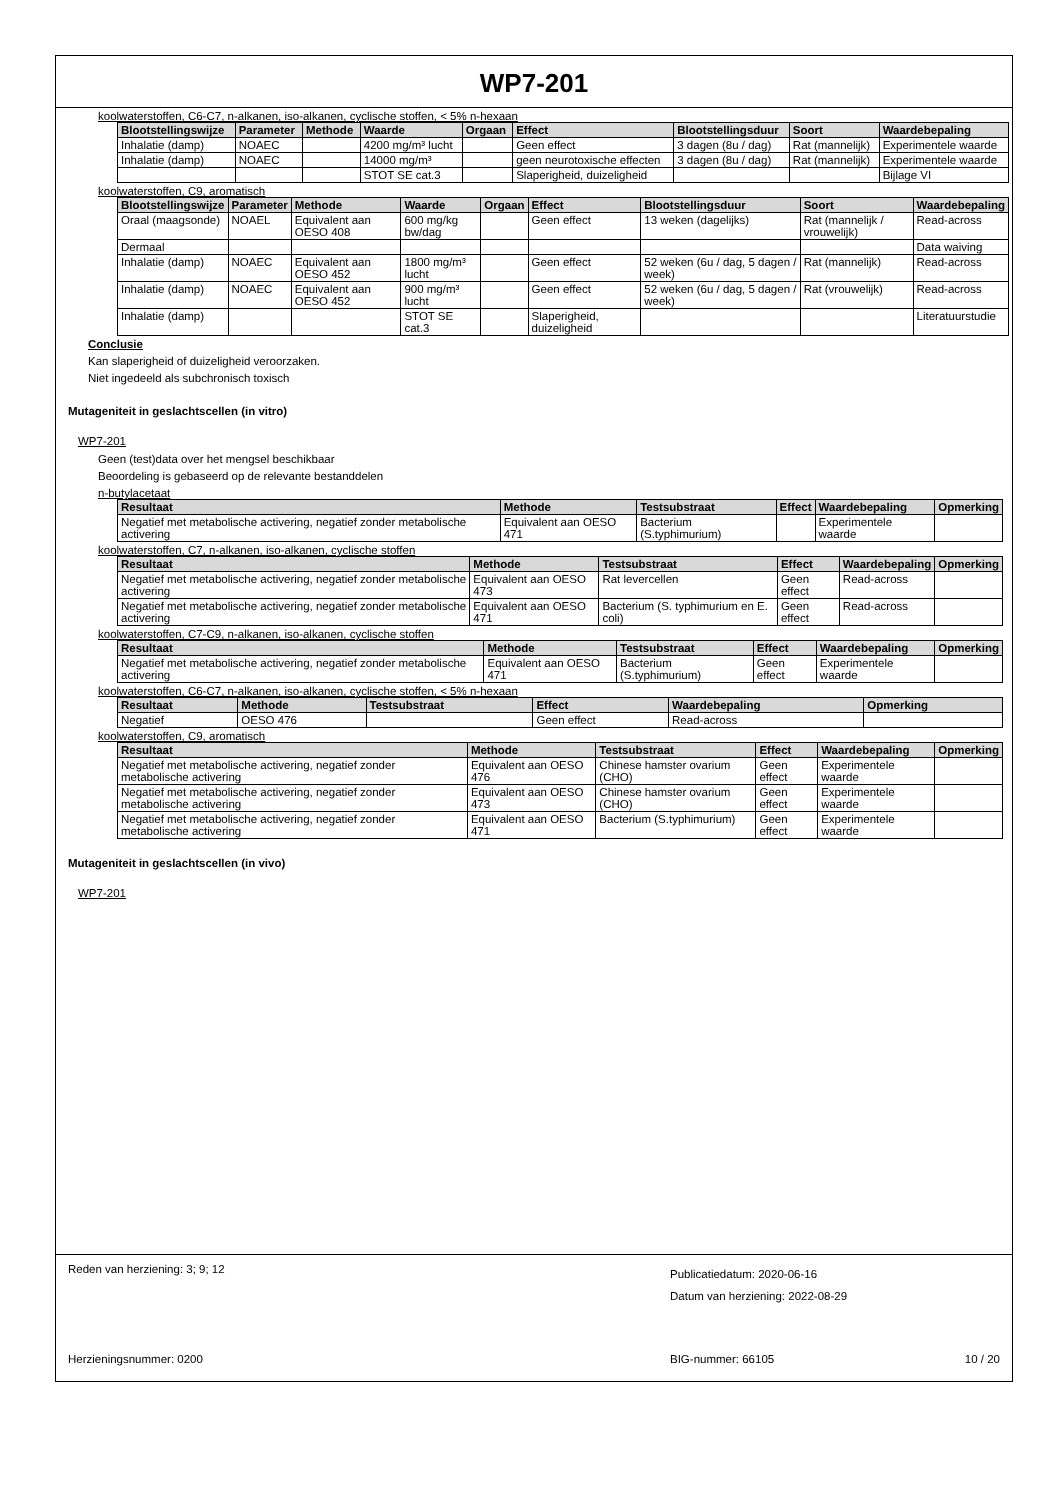WP7-201
koolwaterstoffen, C6-C7, n-alkanen, iso-alkanen, cyclische stoffen, < 5% n-hexaan
| Blootstellingswijze | Parameter | Methode | Waarde | Orgaan | Effect | Blootstellingsduur | Soort | Waardebepaling |
| --- | --- | --- | --- | --- | --- | --- | --- | --- |
| Inhalatie (damp) | NOAEC | | 4200 mg/m³ lucht | | Geen effect | 3 dagen (8u / dag) | Rat (mannelijk) | Experimentele waarde |
| Inhalatie (damp) | NOAEC | | 14000 mg/m³ | | geen neurotoxische effecten | 3 dagen (8u / dag) | Rat (mannelijk) | Experimentele waarde |
| | | | STOT SE cat.3 | | Slaperigheid, duizeligheid | | | Bijlage VI |
koolwaterstoffen, C9, aromatisch
| Blootstellingswijze | Parameter | Methode | Waarde | Orgaan | Effect | Blootstellingsduur | Soort | Waardebepaling |
| --- | --- | --- | --- | --- | --- | --- | --- | --- |
| Oraal (maagsonde) | NOAEL | Equivalent aan OESO 408 | 600 mg/kg bw/dag | | Geen effect | 13 weken (dagelijks) | Rat (mannelijk / vrouwelijk) | Read-across |
| Dermaal | | | | | | | | Data waiving |
| Inhalatie (damp) | NOAEC | Equivalent aan OESO 452 | 1800 mg/m³ lucht | | Geen effect | 52 weken (6u / dag, 5 dagen / week) | Rat (mannelijk) | Read-across |
| Inhalatie (damp) | NOAEC | Equivalent aan OESO 452 | 900 mg/m³ lucht | | Geen effect | 52 weken (6u / dag, 5 dagen / week) | Rat (vrouwelijk) | Read-across |
| Inhalatie (damp) | | | STOT SE cat.3 | | Slaperigheid, duizeligheid | | | Literatuurstudie |
Conclusie
Kan slaperigheid of duizeligheid veroorzaken.
Niet ingedeeld als subchronisch toxisch
Mutageniteit in geslachtscellen (in vitro)
WP7-201
Geen (test)data over het mengsel beschikbaar
Beoordeling is gebaseerd op de relevante bestanddelen
n-butylacetaat
| Resultaat | Methode | Testsubstraat | Effect | Waardebepaling | Opmerking |
| --- | --- | --- | --- | --- | --- |
| Negatief met metabolische activering, negatief zonder metabolische activering | Equivalent aan OESO 471 | Bacterium (S.typhimurium) | | Experimentele waarde | |
koolwaterstoffen, C7, n-alkanen, iso-alkanen, cyclische stoffen
| Resultaat | Methode | Testsubstraat | Effect | Waardebepaling | Opmerking |
| --- | --- | --- | --- | --- | --- |
| Negatief met metabolische activering, negatief zonder metabolische activering | Equivalent aan OESO 473 | Rat levercellen | Geen effect | Read-across | |
| Negatief met metabolische activering, negatief zonder metabolische activering | Equivalent aan OESO 471 | Bacterium (S. typhimurium en E. coli) | Geen effect | Read-across | |
koolwaterstoffen, C7-C9, n-alkanen, iso-alkanen, cyclische stoffen
| Resultaat | Methode | Testsubstraat | Effect | Waardebepaling | Opmerking |
| --- | --- | --- | --- | --- | --- |
| Negatief met metabolische activering, negatief zonder metabolische activering | Equivalent aan OESO 471 | Bacterium (S.typhimurium) | Geen effect | Experimentele waarde | |
koolwaterstoffen, C6-C7, n-alkanen, iso-alkanen, cyclische stoffen, < 5% n-hexaan
| Resultaat | Methode | Testsubstraat | Effect | Waardebepaling | Opmerking |
| --- | --- | --- | --- | --- | --- |
| Negatief | OESO 476 | | Geen effect | Read-across | |
koolwaterstoffen, C9, aromatisch
| Resultaat | Methode | Testsubstraat | Effect | Waardebepaling | Opmerking |
| --- | --- | --- | --- | --- | --- |
| Negatief met metabolische activering, negatief zonder metabolische activering | Equivalent aan OESO 476 | Chinese hamster ovarium (CHO) | Geen effect | Experimentele waarde | |
| Negatief met metabolische activering, negatief zonder metabolische activering | Equivalent aan OESO 473 | Chinese hamster ovarium (CHO) | Geen effect | Experimentele waarde | |
| Negatief met metabolische activering, negatief zonder metabolische activering | Equivalent aan OESO 471 | Bacterium (S.typhimurium) | Geen effect | Experimentele waarde | |
Mutageniteit in geslachtscellen (in vivo)
WP7-201
Reden van herziening: 3; 9; 12 Publicatiedatum: 2020-06-16
Datum van herziening: 2022-08-29
Herzieningsnummer: 0200 BIG-nummer: 66105 10 / 20